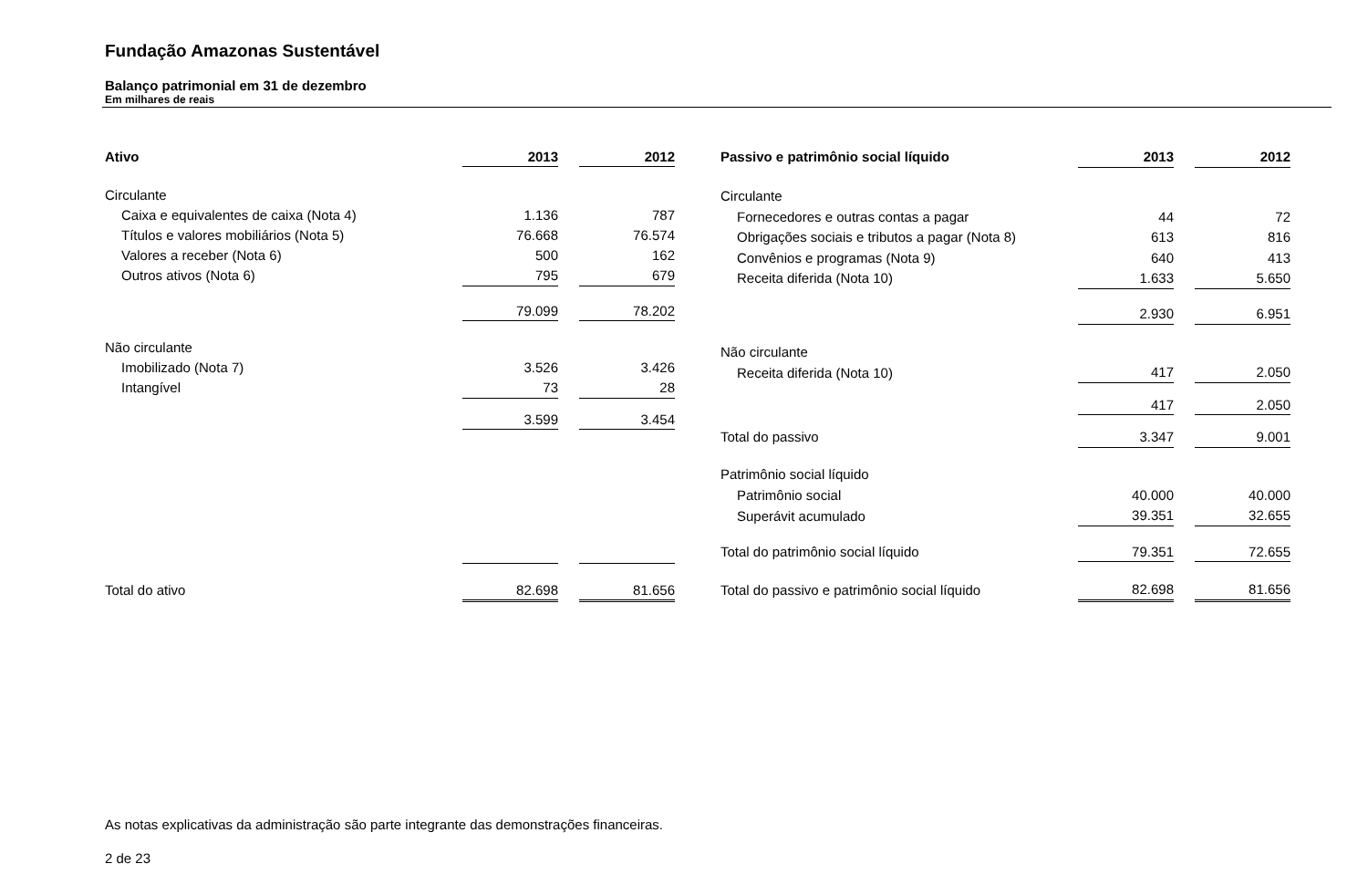Fundação Amazonas Sustentável
Balanço patrimonial em 31 de dezembro
Em milhares de reais
| Ativo | 2013 | | 2012 |
| Circulante | | | |
| Caixa e equivalentes de caixa (Nota 4) | 1.136 | | 787 |
| Títulos e valores mobiliários (Nota 5) | 76.668 | | 76.574 |
| Valores a receber (Nota 6) | 500 | | 162 |
| Outros ativos (Nota 6) | 795 | | 679 |
| | 79.099 | | 78.202 |
| Não circulante | | | |
| Imobilizado (Nota 7) | 3.526 | | 3.426 |
| Intangível | 73 | | 28 |
| | 3.599 | | 3.454 |
| Total do ativo | 82.698 | | 81.656 |
| Passivo e patrimônio social líquido | 2013 | | 2012 |
| Circulante | | | |
| Fornecedores e outras contas a pagar | 44 | | 72 |
| Obrigações sociais e tributos a pagar (Nota 8) | 613 | | 816 |
| Convênios e programas (Nota 9) | 640 | | 413 |
| Receita diferida (Nota 10) | 1.633 | | 5.650 |
| | 2.930 | | 6.951 |
| Não circulante | | | |
| Receita diferida (Nota 10) | 417 | | 2.050 |
| | 417 | | 2.050 |
| Total do passivo | 3.347 | | 9.001 |
| Patrimônio social líquido | | | |
| Patrimônio social | 40.000 | | 40.000 |
| Superávit acumulado | 39.351 | | 32.655 |
| Total do patrimônio social líquido | 79.351 | | 72.655 |
| Total do passivo e patrimônio social líquido | 82.698 | | 81.656 |
As notas explicativas da administração são parte integrante das demonstrações financeiras.
2 de 23